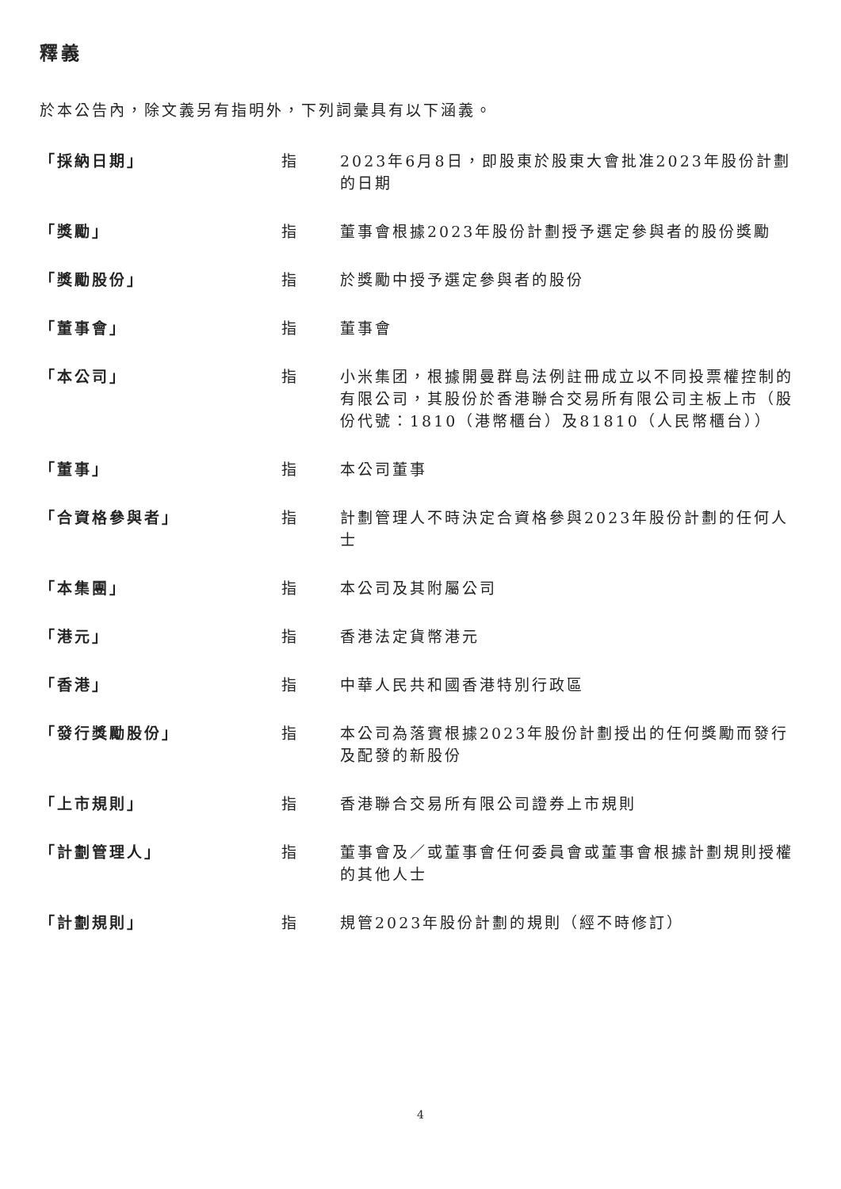釋義
於本公告內，除文義另有指明外，下列詞彙具有以下涵義。
| 「採納日期」 | 指 | 2023年6月8日，即股東於股東大會批准2023年股份計劃的日期 |
| 「獎勵」 | 指 | 董事會根據2023年股份計劃授予選定參與者的股份獎勵 |
| 「獎勵股份」 | 指 | 於獎勵中授予選定參與者的股份 |
| 「董事會」 | 指 | 董事會 |
| 「本公司」 | 指 | 小米集团，根據開曼群島法例註冊成立以不同投票權控制的有限公司，其股份於香港聯合交易所有限公司主板上市（股份代號：1810（港幣櫃台）及81810（人民幣櫃台）） |
| 「董事」 | 指 | 本公司董事 |
| 「合資格參與者」 | 指 | 計劃管理人不時決定合資格參與2023年股份計劃的任何人士 |
| 「本集團」 | 指 | 本公司及其附屬公司 |
| 「港元」 | 指 | 香港法定貨幣港元 |
| 「香港」 | 指 | 中華人民共和國香港特別行政區 |
| 「發行獎勵股份」 | 指 | 本公司為落實根據2023年股份計劃授出的任何獎勵而發行及配發的新股份 |
| 「上市規則」 | 指 | 香港聯合交易所有限公司證券上市規則 |
| 「計劃管理人」 | 指 | 董事會及／或董事會任何委員會或董事會根據計劃規則授權的其他人士 |
| 「計劃規則」 | 指 | 規管2023年股份計劃的規則（經不時修訂） |
4